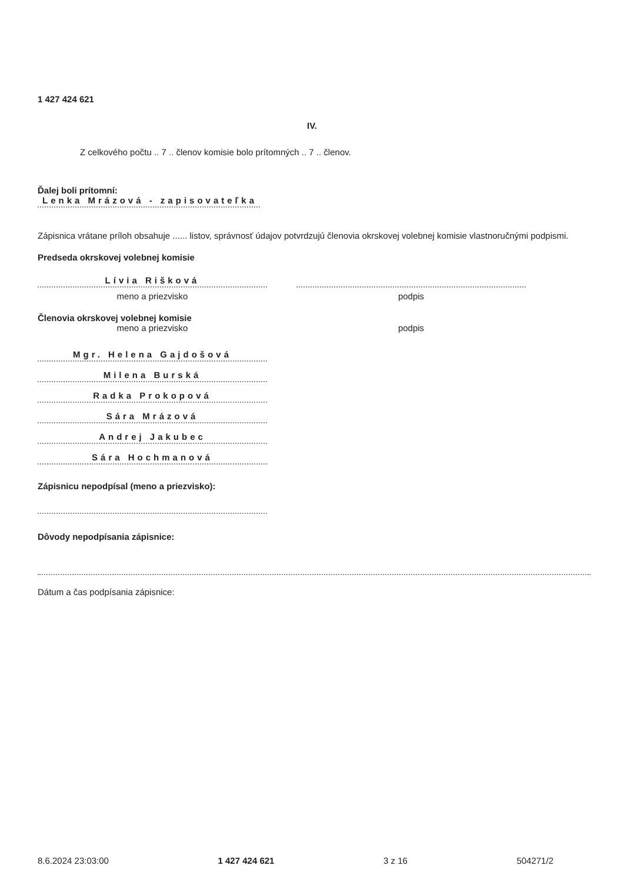1 427 424 621
IV.
Z celkového počtu .. 7 .. členov komisie bolo prítomných .. 7 .. členov.
Ďalej boli prítomní:
Lenka Mrázová - zapisovateľka
Zápisnica vrátane príloh obsahuje ...... listov, správnosť údajov potvrdzujú členovia okrskovej volebnej komisie vlastnoručnými podpismi.
Predseda okrskovej volebnej komisie
Lívia Rišková
meno a priezvisko
podpis
Členovia okrskovej volebnej komisie
meno a priezvisko podpis
Mgr. Helena Gajdošová
Milena Burská
Radka Prokopová
Sára Mrázová
Andrej Jakubec
Sára Hochmanová
Zápisnicu nepodpísal (meno a priezvisko):
Dôvody nepodpísania zápisnice:
Dátum a čas podpísania zápisnice:
8.6.2024 23:03:00 1 427 424 621 3 z 16 504271/2